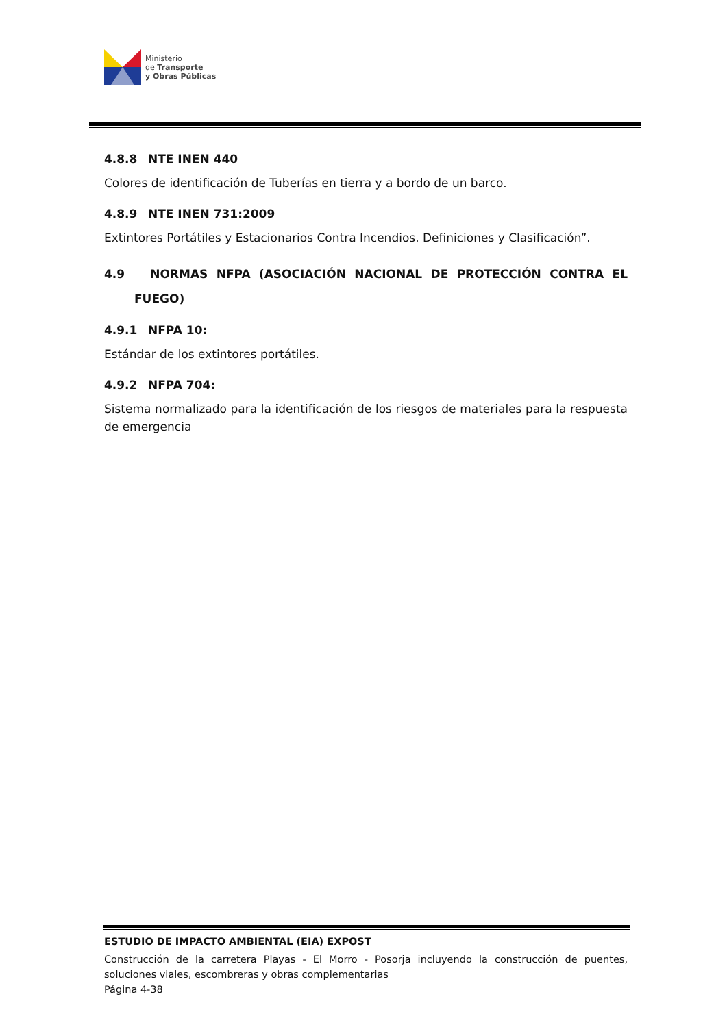Ministerio
de Transporte
y Obras Públicas
4.8.8 NTE INEN 440
Colores de identificación de Tuberías en tierra y a bordo de un barco.
4.8.9 NTE INEN 731:2009
Extintores Portátiles y Estacionarios Contra Incendios. Definiciones y Clasificación”.
4.9 NORMAS NFPA (ASOCIACIÓN NACIONAL DE PROTECCIÓN CONTRA EL FUEGO)
4.9.1 NFPA 10:
Estándar de los extintores portátiles.
4.9.2 NFPA 704:
Sistema normalizado para la identificación de los riesgos de materiales para la respuesta de emergencia
ESTUDIO DE IMPACTO AMBIENTAL (EIA) EXPOST
Construcción de la carretera Playas - El Morro - Posorja incluyendo la construcción de puentes, soluciones viales, escombreras y obras complementarias
Página 4-38